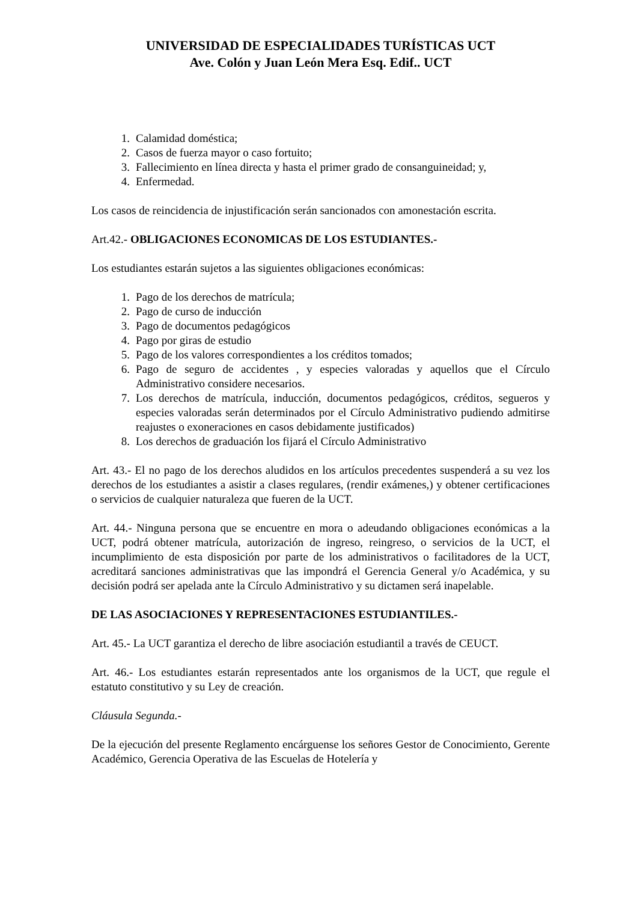UNIVERSIDAD DE ESPECIALIDADES TURÍSTICAS UCT
Ave. Colón y Juan León Mera Esq. Edif.. UCT
1. Calamidad doméstica;
2. Casos de fuerza mayor o caso fortuito;
3. Fallecimiento en línea directa y hasta el primer grado de consanguineidad; y,
4. Enfermedad.
Los casos de reincidencia de injustificación serán sancionados con amonestación escrita.
Art.42.- OBLIGACIONES ECONOMICAS DE LOS ESTUDIANTES.-
Los estudiantes estarán sujetos a las siguientes obligaciones económicas:
1. Pago de los derechos de matrícula;
2. Pago de curso de inducción
3. Pago de documentos pedagógicos
4. Pago por giras de estudio
5. Pago de los valores correspondientes a los créditos tomados;
6. Pago de seguro de accidentes , y especies valoradas y aquellos que el Círculo Administrativo considere necesarios.
7. Los derechos de matrícula, inducción, documentos pedagógicos, créditos, segueros y especies valoradas serán determinados por el Círculo Administrativo pudiendo admitirse reajustes o exoneraciones en casos debidamente justificados)
8. Los derechos de graduación los fijará el Círculo Administrativo
Art. 43.- El no pago de los derechos aludidos en los artículos precedentes suspenderá a su vez los derechos de los estudiantes a asistir a clases regulares, (rendir exámenes,) y obtener certificaciones o servicios de cualquier naturaleza que fueren de la UCT.
Art. 44.- Ninguna persona que se encuentre en mora o adeudando obligaciones económicas a la UCT, podrá obtener matrícula, autorización de ingreso, reingreso, o servicios de la UCT, el incumplimiento de esta disposición por parte de los administrativos o facilitadores de la UCT, acreditará sanciones administrativas que las impondrá el Gerencia General y/o Académica, y su decisión podrá ser apelada ante la Círculo Administrativo y su dictamen será inapelable.
DE LAS ASOCIACIONES Y REPRESENTACIONES ESTUDIANTILES.-
Art. 45.- La UCT garantiza el derecho de libre asociación estudiantil a través de CEUCT.
Art. 46.- Los estudiantes estarán representados ante los organismos de la UCT, que regule el estatuto constitutivo y su Ley de creación.
Cláusula Segunda.-
De la ejecución del presente Reglamento encárguense los señores Gestor de Conocimiento, Gerente Académico, Gerencia Operativa de las Escuelas de Hotelería y